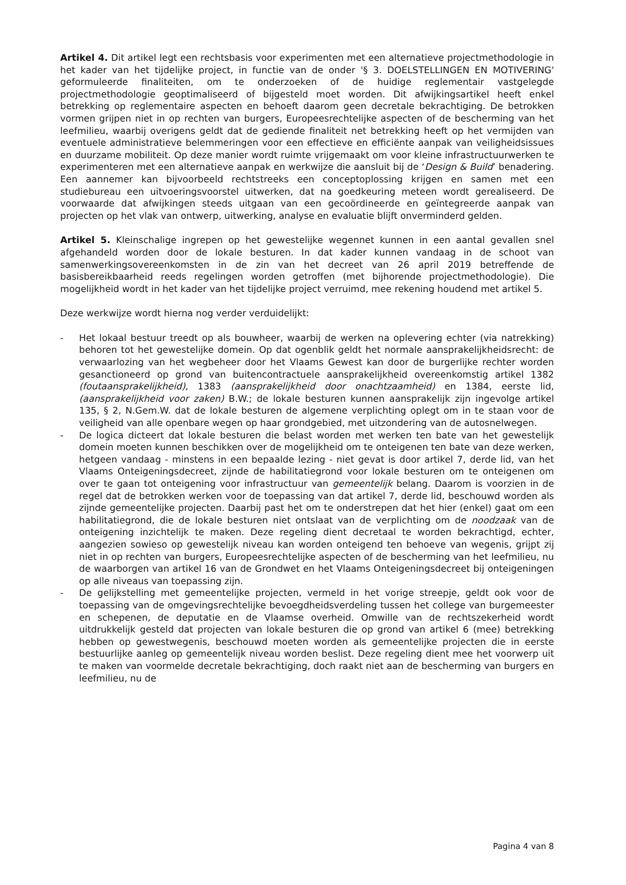Artikel 4. Dit artikel legt een rechtsbasis voor experimenten met een alternatieve projectmethodologie in het kader van het tijdelijke project, in functie van de onder '§ 3. DOELSTELLINGEN EN MOTIVERING' geformuleerde finaliteiten, om te onderzoeken of de huidige reglementair vastgelegde projectmethodologie geoptimaliseerd of bijgesteld moet worden. Dit afwijkingsartikel heeft enkel betrekking op reglementaire aspecten en behoeft daarom geen decretale bekrachtiging. De betrokken vormen grijpen niet in op rechten van burgers, Europeesrechtelijke aspecten of de bescherming van het leefmilieu, waarbij overigens geldt dat de gediende finaliteit net betrekking heeft op het vermijden van eventuele administratieve belemmeringen voor een effectieve en efficiënte aanpak van veiligheidsissues en duurzame mobiliteit. Op deze manier wordt ruimte vrijgemaakt om voor kleine infrastructuurwerken te experimenteren met een alternatieve aanpak en werkwijze die aansluit bij de ‘Design & Build’ benadering. Een aannemer kan bijvoorbeeld rechtstreeks een conceptoplossing krijgen en samen met een studiebureau een uitvoeringsvoorstel uitwerken, dat na goedkeuring meteen wordt gerealiseerd. De voorwaarde dat afwijkingen steeds uitgaan van een gecoördineerde en geïntegreerde aanpak van projecten op het vlak van ontwerp, uitwerking, analyse en evaluatie blijft onverminderd gelden.
Artikel 5. Kleinschalige ingrepen op het gewestelijke wegennet kunnen in een aantal gevallen snel afgehandeld worden door de lokale besturen. In dat kader kunnen vandaag in de schoot van samenwerkingsovereenkomsten in de zin van het decreet van 26 april 2019 betreffende de basisbereikbaarheid reeds regelingen worden getroffen (met bijhorende projectmethodologie). Die mogelijkheid wordt in het kader van het tijdelijke project verruimd, mee rekening houdend met artikel 5.
Deze werkwijze wordt hierna nog verder verduidelijkt:
- Het lokaal bestuur treedt op als bouwheer, waarbij de werken na oplevering echter (via natrekking) behoren tot het gewestelijke domein. Op dat ogenblik geldt het normale aansprakelijkheidsrecht: de verwaarlozing van het wegbeheer door het Vlaams Gewest kan door de burgerlijke rechter worden gesanctioneerd op grond van buitencontractuele aansprakelijkheid overeenkomstig artikel 1382 (foutaansprakelijkheid), 1383 (aansprakelijkheid door onachtzaamheid) en 1384, eerste lid, (aansprakelijkheid voor zaken) B.W.; de lokale besturen kunnen aansprakelijk zijn ingevolge artikel 135, § 2, N.Gem.W. dat de lokale besturen de algemene verplichting oplegt om in te staan voor de veiligheid van alle openbare wegen op haar grondgebied, met uitzondering van de autosnelwegen.
- De logica dicteert dat lokale besturen die belast worden met werken ten bate van het gewestelijk domein moeten kunnen beschikken over de mogelijkheid om te onteigenen ten bate van deze werken, hetgeen vandaag - minstens in een bepaalde lezing - niet gevat is door artikel 7, derde lid, van het Vlaams Onteigeningsdecreet, zijnde de habilitatiegrond voor lokale besturen om te onteigenen om over te gaan tot onteigening voor infrastructuur van gemeentelijk belang. Daarom is voorzien in de regel dat de betrokken werken voor de toepassing van dat artikel 7, derde lid, beschouwd worden als zijnde gemeentelijke projecten. Daarbij past het om te onderstrepen dat het hier (enkel) gaat om een habilitatiegrond, die de lokale besturen niet ontslaat van de verplichting om de noodzaak van de onteigening inzichtelijk te maken. Deze regeling dient decretaal te worden bekrachtigd, echter, aangezien sowieso op gewestelijk niveau kan worden onteigend ten behoeve van wegenis, grijpt zij niet in op rechten van burgers, Europeesrechtelijke aspecten of de bescherming van het leefmilieu, nu de waarborgen van artikel 16 van de Grondwet en het Vlaams Onteigeningsdecreet bij onteigeningen op alle niveaus van toepassing zijn.
- De gelijkstelling met gemeentelijke projecten, vermeld in het vorige streepje, geldt ook voor de toepassing van de omgevingsrechtelijke bevoegdheidsverdeling tussen het college van burgemeester en schepenen, de deputatie en de Vlaamse overheid. Omwille van de rechtszekerheid wordt uitdrukkelijk gesteld dat projecten van lokale besturen die op grond van artikel 6 (mee) betrekking hebben op gewestwegenis, beschouwd moeten worden als gemeentelijke projecten die in eerste bestuurlijke aanleg op gemeentelijk niveau worden beslist. Deze regeling dient mee het voorwerp uit te maken van voormelde decretale bekrachtiging, doch raakt niet aan de bescherming van burgers en leefmilieu, nu de
Pagina 4 van 8